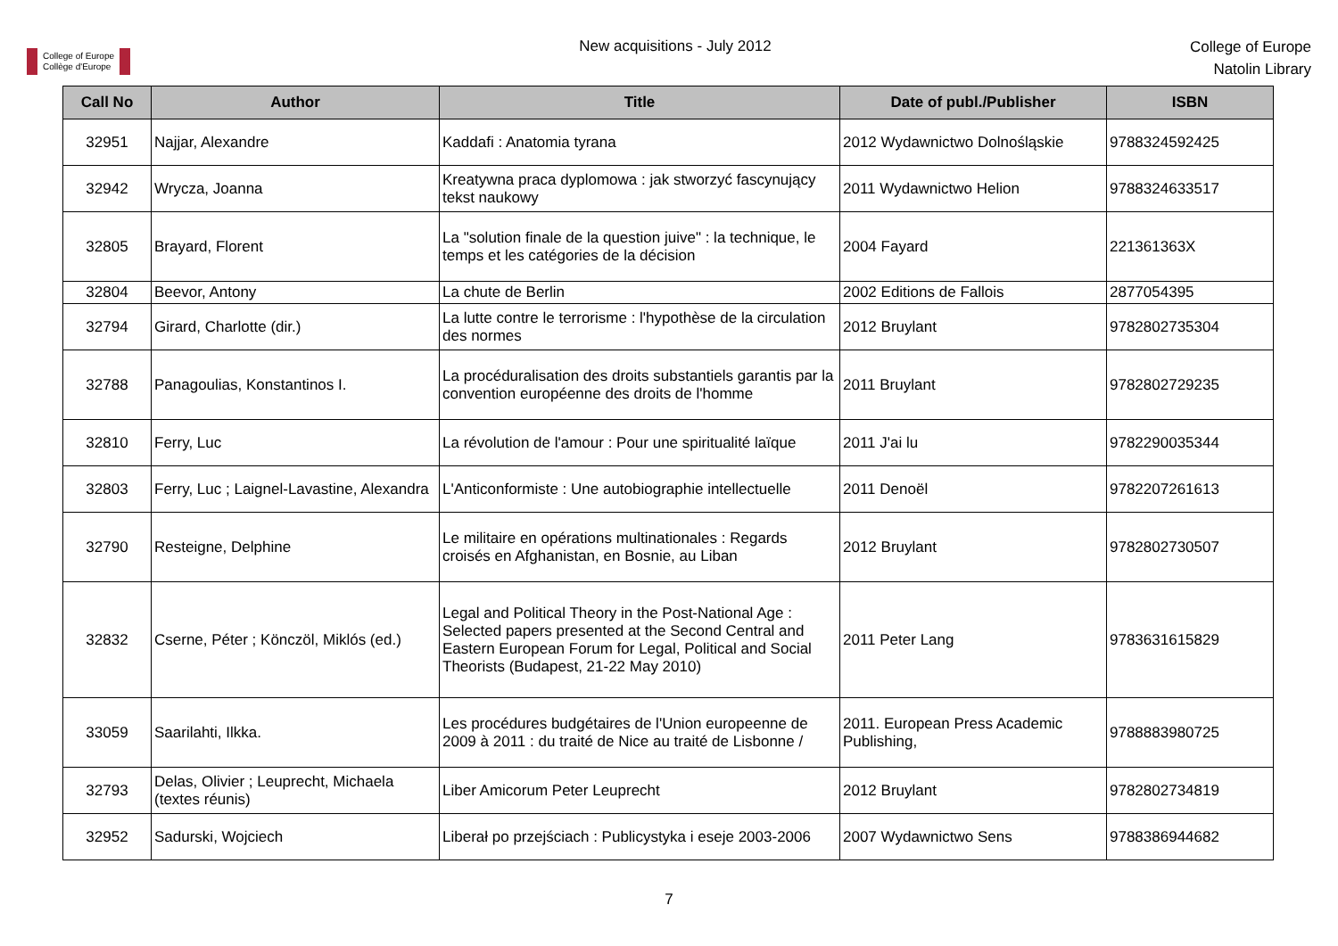College of Europe
Collège d'Europe
New acquisitions - July 2012
College of Europe
Natolin Library
| Call No | Author | Title | Date of publ./Publisher | ISBN |
| --- | --- | --- | --- | --- |
| 32951 | Najjar, Alexandre | Kaddafi : Anatomia tyrana | 2012 Wydawnictwo Dolnośląskie | 9788324592425 |
| 32942 | Wrycza, Joanna | Kreatywna praca dyplomowa : jak stworzyć fascynujący tekst naukowy | 2011 Wydawnictwo Helion | 9788324633517 |
| 32805 | Brayard, Florent | La "solution finale de la question juive" : la technique, le temps et les catégories de la décision | 2004 Fayard | 221361363X |
| 32804 | Beevor, Antony | La chute de Berlin | 2002 Editions de Fallois | 2877054395 |
| 32794 | Girard, Charlotte (dir.) | La lutte contre le terrorisme : l'hypothèse de la circulation des normes | 2012 Bruylant | 9782802735304 |
| 32788 | Panagoulias, Konstantinos I. | La procéduralisation des droits substantiels garantis par la convention européenne des droits de l'homme | 2011 Bruylant | 9782802729235 |
| 32810 | Ferry, Luc | La révolution de l'amour : Pour une spiritualité laïque | 2011 J'ai lu | 9782290035344 |
| 32803 | Ferry, Luc ; Laignel-Lavastine, Alexandra | L'Anticonformiste : Une autobiographie intellectuelle | 2011 Denoël | 9782207261613 |
| 32790 | Resteigne, Delphine | Le militaire en opérations multinationales : Regards croisés en Afghanistan, en Bosnie, au Liban | 2012 Bruylant | 9782802730507 |
| 32832 | Cserne, Péter ; Könczöl, Miklós (ed.) | Legal and Political Theory in the Post-National Age : Selected papers presented at the Second Central and Eastern European Forum for Legal, Political and Social Theorists (Budapest, 21-22 May 2010) | 2011 Peter Lang | 9783631615829 |
| 33059 | Saarilahti, Ilkka. | Les procédures budgétaires de l'Union europeenne de 2009 à 2011 : du traité de Nice au traité de Lisbonne / | 2011. European Press Academic Publishing, | 9788883980725 |
| 32793 | Delas, Olivier ; Leuprecht, Michaela (textes réunis) | Liber Amicorum Peter Leuprecht | 2012 Bruylant | 9782802734819 |
| 32952 | Sadurski, Wojciech | Liberał po przejściach : Publicystyka i eseje 2003-2006 | 2007 Wydawnictwo Sens | 9788386944682 |
7